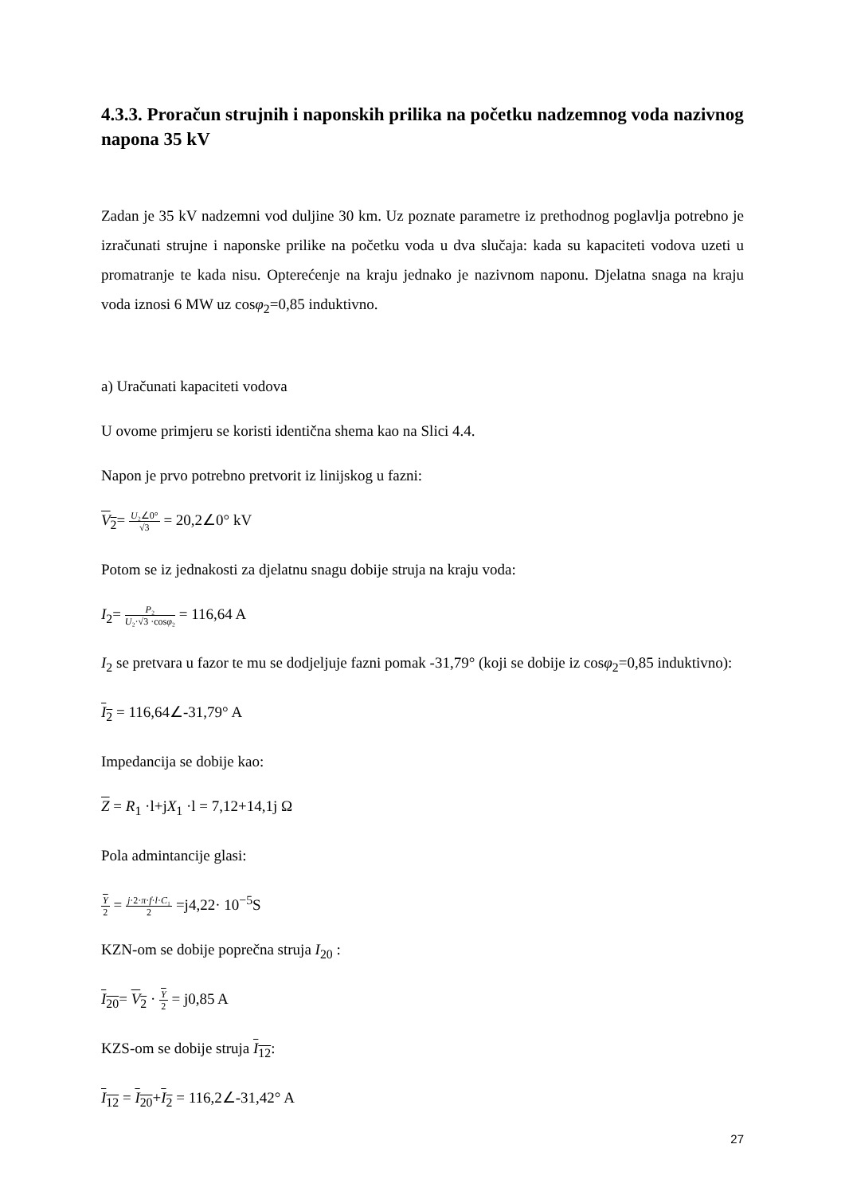4.3.3. Proračun strujnih i naponskih prilika na početku nadzemnog voda nazivnog napona 35 kV
Zadan je 35 kV nadzemni vod duljine 30 km. Uz poznate parametre iz prethodnog poglavlja potrebno je izračunati strujne i naponske prilike na početku voda u dva slučaja: kada su kapaciteti vodova uzeti u promatranje te kada nisu. Opterećenje na kraju jednako je nazivnom naponu. Djelatna snaga na kraju voda iznosi 6 MW uz cosφ<sub>2</sub>=0,85 induktivno.
a) Uračunati kapaciteti vodova
U ovome primjeru se koristi identična shema kao na Slici 4.4.
Napon je prvo potrebno pretvorit iz linijskog u fazni:
V<sub>2</sub>= U₂∠0° √3 = 20,2∠0° kV
Potom se iz jednakosti za djelatnu snagu dobije struja na kraju voda:
I<sub>2</sub>= P₂ U₂·√3 ·cosφ₂ = 116,64 A
I<sub>2</sub> se pretvara u fazor te mu se dodjeljuje fazni pomak -31,79° (koji se dobije iz cosφ<sub>2</sub>=0,85 induktivno):
I<sub>2</sub> = 116,64∠-31,79° A
Impedancija se dobije kao:
Z = R<sub>1</sub> ·l+jX<sub>1</sub> ·l = 7,12+14,1j Ω
Pola admintancije glasi:
Y 2 = j·2·π·f·l·C₁ 2 =j4,22· 10<sup>−5</sup>S
KZN-om se dobije poprečna struja I<sub>20</sub> :
I<sub>20</sub>= V<sub>2</sub> · Y 2 = j0,85 A
KZS-om se dobije struja I<sub>12</sub>:
I<sub>12</sub> = I<sub>20</sub>+I<sub>2</sub> = 116,2∠-31,42° A
27